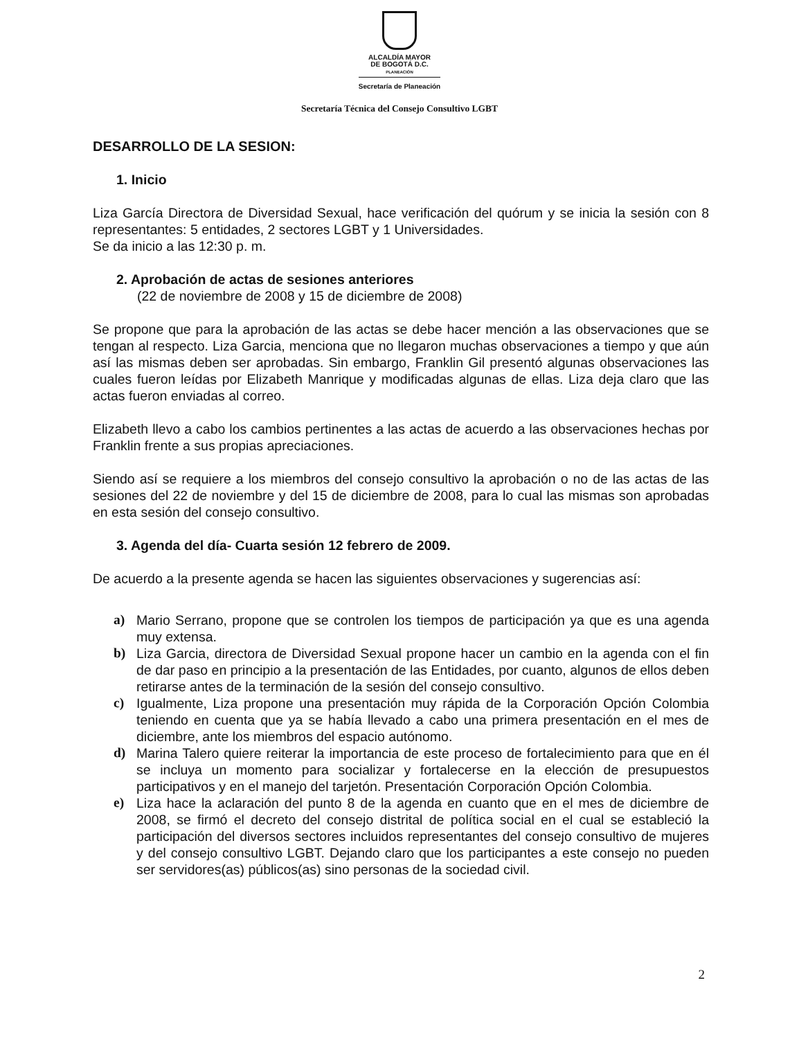ALCALDÍA MAYOR
DE BOGOTÁ D.C.
PLANEACIÓN
Secretaría de Planeación
Secretaría Técnica del Consejo Consultivo LGBT
DESARROLLO DE LA SESION:
1. Inicio
Liza García Directora de Diversidad Sexual, hace verificación del quórum y se inicia la sesión con 8 representantes: 5 entidades, 2 sectores LGBT y 1 Universidades.
Se da inicio a las 12:30 p. m.
2. Aprobación de actas de sesiones anteriores
(22 de noviembre de 2008 y 15 de diciembre de 2008)
Se propone que para la aprobación de las actas se debe hacer mención a las observaciones que se tengan al respecto. Liza Garcia, menciona que no llegaron muchas observaciones a tiempo y que aún así las mismas deben ser aprobadas. Sin embargo, Franklin Gil presentó algunas observaciones las cuales fueron leídas por Elizabeth Manrique y modificadas algunas de ellas. Liza deja claro que las actas fueron enviadas al correo.
Elizabeth llevo a cabo los cambios pertinentes a las actas de acuerdo a las observaciones hechas por Franklin frente a sus propias apreciaciones.
Siendo así se requiere a los miembros del consejo consultivo la aprobación o no de las actas de las sesiones del 22 de noviembre y del 15 de diciembre de 2008, para lo cual las mismas son aprobadas en esta sesión del consejo consultivo.
3. Agenda del día- Cuarta sesión 12 febrero de 2009.
De acuerdo a la presente agenda se hacen las siguientes observaciones y sugerencias así:
a) Mario Serrano, propone que se controlen los tiempos de participación ya que es una agenda muy extensa.
b) Liza Garcia, directora de Diversidad Sexual propone hacer un cambio en la agenda con el fin de dar paso en principio a la presentación de las Entidades, por cuanto, algunos de ellos deben retirarse antes de la terminación de la sesión del consejo consultivo.
c) Igualmente, Liza propone una presentación muy rápida de la Corporación Opción Colombia teniendo en cuenta que ya se había llevado a cabo una primera presentación en el mes de diciembre, ante los miembros del espacio autónomo.
d) Marina Talero quiere reiterar la importancia de este proceso de fortalecimiento para que en él se incluya un momento para socializar y fortalecerse en la elección de presupuestos participativos y en el manejo del tarjetón. Presentación Corporación Opción Colombia.
e) Liza hace la aclaración del punto 8 de la agenda en cuanto que en el mes de diciembre de 2008, se firmó el decreto del consejo distrital de política social en el cual se estableció la participación del diversos sectores incluidos representantes del consejo consultivo de mujeres y del consejo consultivo LGBT. Dejando claro que los participantes a este consejo no pueden ser servidores(as) públicos(as) sino personas de la sociedad civil.
2